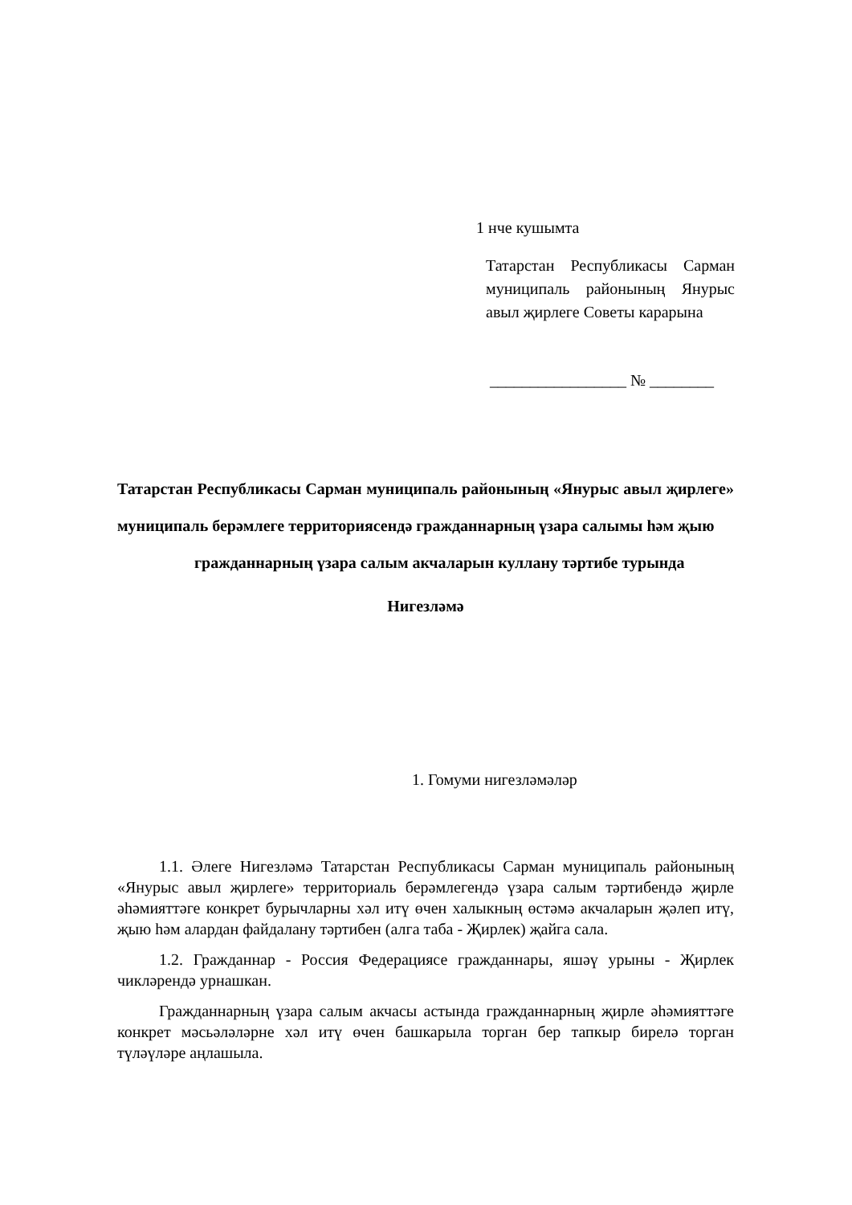1 нче кушымта
Татарстан Республикасы Сарман муниципаль районының Янурыс авыл җирлеге Советы карарына
_________________ № ________
Татарстан Республикасы Сарман муниципаль районының «Янурыс авыл җирлеге» муниципаль берәмлеге территориясендә гражданнарның үзара салымы һәм җыю
гражданнарның үзара салым акчаларын куллану тәртибе турында
Нигезләмә
1. Гомуми нигезләмәләр
1.1. Әлеге Нигезләмә Татарстан Республикасы Сарман муниципаль районының «Янурыс авыл җирлеге» территориаль берәмлегендә үзара салым тәртибендә җирле әһәмияттәге конкрет бурычларны хәл итү өчен халыкның өстәмә акчаларын җәлеп итү, җыю һәм алардан файдалану тәртибен (алга таба - Җирлек) җайга сала.
1.2. Гражданнар - Россия Федерациясе гражданнары, яшәү урыны - Җирлек чикләрендә урнашкан.
Гражданнарның үзара салым акчасы астында гражданнарның җирле әһәмияттәге конкрет мәсьәләләрне хәл итү өчен башкарыла торган бер тапкыр бирелә торган түләүләре аңлашыла.